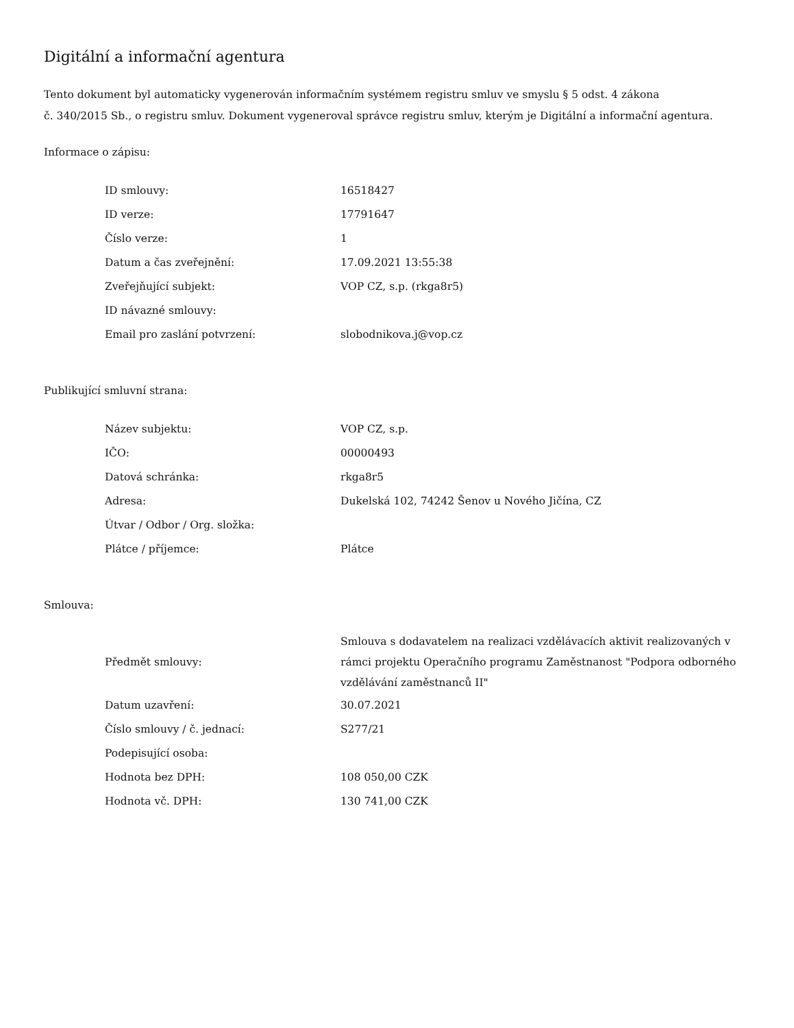Digitální a informační agentura
Tento dokument byl automaticky vygenerován informačním systémem registru smluv ve smyslu § 5 odst. 4 zákona
č. 340/2015 Sb., o registru smluv. Dokument vygeneroval správce registru smluv, kterým je Digitální a informační agentura.
Informace o zápisu:
| ID smlouvy: | 16518427 |
| ID verze: | 17791647 |
| Číslo verze: | 1 |
| Datum a čas zveřejnění: | 17.09.2021 13:55:38 |
| Zveřejňující subjekt: | VOP CZ, s.p. (rkga8r5) |
| ID návazné smlouvy: | |
| Email pro zaslání potvrzení: | slobodnikova.j@vop.cz |
Publikující smluvní strana:
| Název subjektu: | VOP CZ, s.p. |
| IČO: | 00000493 |
| Datová schránka: | rkga8r5 |
| Adresa: | Dukelská 102, 74242 Šenov u Nového Jičína, CZ |
| Útvar / Odbor / Org. složka: | |
| Plátce / příjemce: | Plátce |
Smlouva:
| Předmět smlouvy: | Smlouva s dodavatelem na realizaci vzdělávacích aktivit realizovaných v rámci projektu Operačního programu Zaměstnanost "Podpora odborného vzdělávání zaměstnanců II" |
| Datum uzavření: | 30.07.2021 |
| Číslo smlouvy / č. jednací: | S277/21 |
| Podepisující osoba: | |
| Hodnota bez DPH: | 108 050,00 CZK |
| Hodnota vč. DPH: | 130 741,00 CZK |